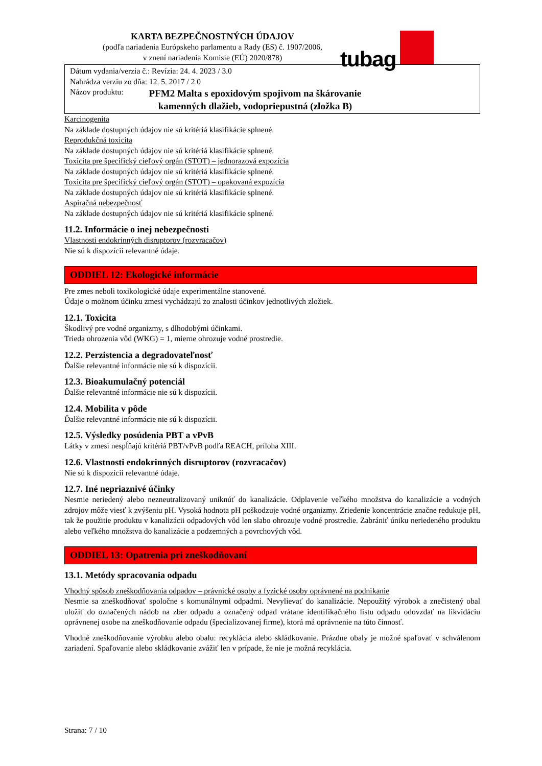KARTA BEZPEČNOSTNÝCH ÚDAJOV
(podľa nariadenia Európskeho parlamentu a Rady (ES) č. 1907/2006,
v znení nariadenia Komisie (EÚ) 2020/878)
tubag
Dátum vydania/verzia č.: Revízia: 24. 4. 2023 / 3.0
Nahrádza verziu zo dňa: 12. 5. 2017 / 2.0
Názov produktu:
PFM2 Malta s epoxidovým spojivom na škárovanie
kamenných dlažieb, vodopriepustná (zložka B)
Karcinogenita
Na základe dostupných údajov nie sú kritériá klasifikácie splnené.
Reprodukčná toxicita
Na základe dostupných údajov nie sú kritériá klasifikácie splnené.
Toxicita pre špecifický cieľový orgán (STOT) – jednorazová expozícia
Na základe dostupných údajov nie sú kritériá klasifikácie splnené.
Toxicita pre špecifický cieľový orgán (STOT) – opakovaná expozícia
Na základe dostupných údajov nie sú kritériá klasifikácie splnené.
Aspiračná nebezpečnosť
Na základe dostupných údajov nie sú kritériá klasifikácie splnené.
11.2. Informácie o inej nebezpečnosti
Vlastnosti endokrinných disruptorov (rozvracačov)
Nie sú k dispozícii relevantné údaje.
ODDIEL 12: Ekologické informácie
Pre zmes neboli toxikologické údaje experimentálne stanovené.
Údaje o možnom účinku zmesi vychádzajú zo znalosti účinkov jednotlivých zložiek.
12.1. Toxicita
Škodlivý pre vodné organizmy, s dlhodobými účinkami.
Trieda ohrozenia vôd (WKG) = 1, mierne ohrozuje vodné prostredie.
12.2. Perzistencia a degradovateľnosť
Ďalšie relevantné informácie nie sú k dispozícii.
12.3. Bioakumulačný potenciál
Ďalšie relevantné informácie nie sú k dispozícii.
12.4. Mobilita v pôde
Ďalšie relevantné informácie nie sú k dispozícii.
12.5. Výsledky posúdenia PBT a vPvB
Látky v zmesi nespĺňajú kritériá PBT/vPvB podľa REACH, príloha XIII.
12.6. Vlastnosti endokrinných disruptorov (rozvracačov)
Nie sú k dispozícii relevantné údaje.
12.7. Iné nepriaznivé účinky
Nesmie neriedený alebo nezneutralizovaný uniknúť do kanalizácie. Odplavenie veľkého množstva do kanalizácie a vodných zdrojov môže viesť k zvýšeniu pH. Vysoká hodnota pH poškodzuje vodné organizmy. Zriedenie koncentrácie značne redukuje pH, tak že použitie produktu v kanalizácii odpadových vôd len slabo ohrozuje vodné prostredie. Zabrániť úniku neriedeného produktu alebo veľkého množstva do kanalizácie a podzemných a povrchových vôd.
ODDIEL 13: Opatrenia pri zneškodňovaní
13.1. Metódy spracovania odpadu
Vhodný spôsob zneškodňovania odpadov – právnické osoby a fyzické osoby oprávnené na podnikanie
Nesmie sa zneškodňovať spoločne s komunálnymi odpadmi. Nevylievať do kanalizácie. Nepoužitý výrobok a znečistený obal uložiť do označených nádob na zber odpadu a označený odpad vrátane identifikačného listu odpadu odovzdať na likvidáciu oprávnenej osobe na zneškodňovanie odpadu (špecializovanej firme), ktorá má oprávnenie na túto činnosť.
Vhodné zneškodňovanie výrobku alebo obalu: recyklácia alebo skládkovanie. Prázdne obaly je možné spaľovať v schválenom zariadení. Spaľovanie alebo skládkovanie zvážiť len v prípade, že nie je možná recyklácia.
Strana: 7 / 10